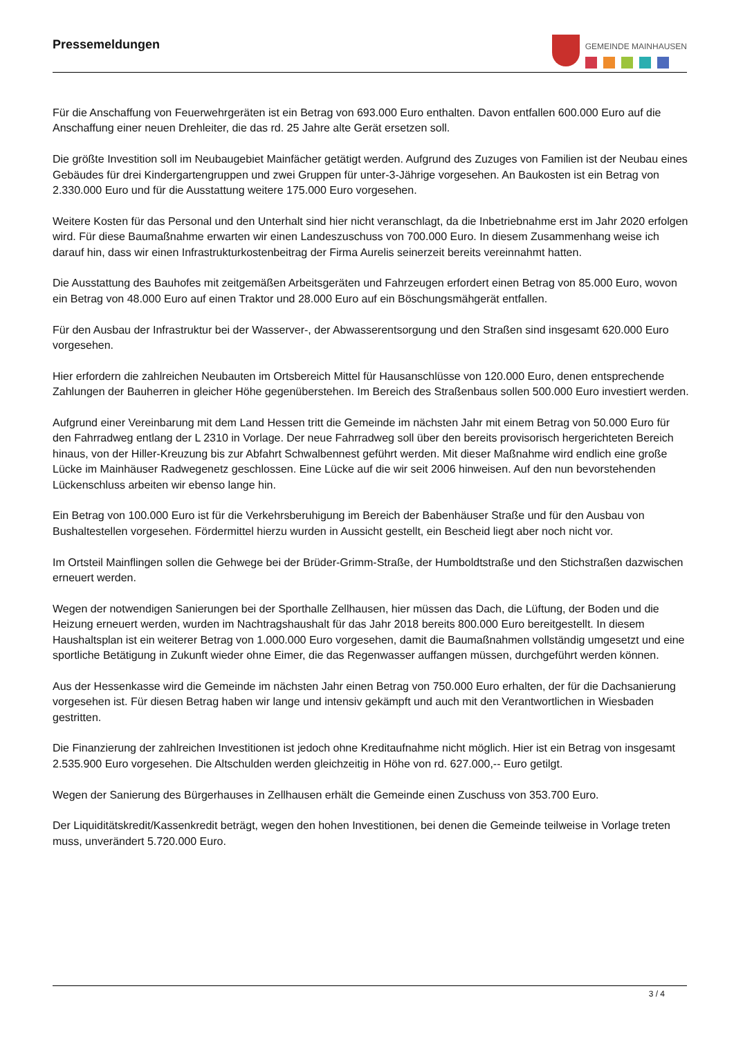Pressemeldungen
GEMEINDE MAINHAUSEN
Für die Anschaffung von Feuerwehrgeräten ist ein Betrag von 693.000 Euro enthalten. Davon entfallen 600.000 Euro auf die Anschaffung einer neuen Drehleiter, die das rd. 25 Jahre alte Gerät ersetzen soll.
Die größte Investition soll im Neubaugebiet Mainfächer getätigt werden. Aufgrund des Zuzuges von Familien ist der Neubau eines Gebäudes für drei Kindergartengruppen und zwei Gruppen für unter-3-Jährige vorgesehen. An Baukosten ist ein Betrag von 2.330.000 Euro und für die Ausstattung weitere 175.000 Euro vorgesehen.
Weitere Kosten für das Personal und den Unterhalt sind hier nicht veranschlagt, da die Inbetriebnahme erst im Jahr 2020 erfolgen wird. Für diese Baumaßnahme erwarten wir einen Landeszuschuss von 700.000 Euro. In diesem Zusammenhang weise ich darauf hin, dass wir einen Infrastrukturkostenbeitrag der Firma Aurelis seinerzeit bereits vereinnahmt hatten.
Die Ausstattung des Bauhofes mit zeitgemäßen Arbeitsgeräten und Fahrzeugen erfordert einen Betrag von 85.000 Euro, wovon ein Betrag von 48.000 Euro auf einen Traktor und 28.000 Euro auf ein Böschungsmähgerät entfallen.
Für den Ausbau der Infrastruktur bei der Wasserver-, der Abwasserentsorgung und den Straßen sind insgesamt 620.000 Euro vorgesehen.
Hier erfordern die zahlreichen Neubauten im Ortsbereich Mittel für Hausanschlüsse von 120.000 Euro, denen entsprechende Zahlungen der Bauherren in gleicher Höhe gegenüberstehen. Im Bereich des Straßenbaus sollen 500.000 Euro investiert werden.
Aufgrund einer Vereinbarung mit dem Land Hessen tritt die Gemeinde im nächsten Jahr mit einem Betrag von 50.000 Euro für den Fahrradweg entlang der L 2310 in Vorlage. Der neue Fahrradweg soll über den bereits provisorisch hergerichteten Bereich hinaus, von der Hiller-Kreuzung bis zur Abfahrt Schwalbennest geführt werden. Mit dieser Maßnahme wird endlich eine große Lücke im Mainhäuser Radwegenetz geschlossen. Eine Lücke auf die wir seit 2006 hinweisen. Auf den nun bevorstehenden Lückenschluss arbeiten wir ebenso lange hin.
Ein Betrag von 100.000 Euro ist für die Verkehrsberuhigung im Bereich der Babenhäuser Straße und für den Ausbau von Bushaltestellen vorgesehen. Fördermittel hierzu wurden in Aussicht gestellt, ein Bescheid liegt aber noch nicht vor.
Im Ortsteil Mainflingen sollen die Gehwege bei der Brüder-Grimm-Straße, der Humboldtstraße und den Stichstraßen dazwischen erneuert werden.
Wegen der notwendigen Sanierungen bei der Sporthalle Zellhausen, hier müssen das Dach, die Lüftung, der Boden und die Heizung erneuert werden, wurden im Nachtragshaushalt für das Jahr 2018 bereits 800.000 Euro bereitgestellt. In diesem Haushaltsplan ist ein weiterer Betrag von 1.000.000 Euro vorgesehen, damit die Baumaßnahmen vollständig umgesetzt und eine sportliche Betätigung in Zukunft wieder ohne Eimer, die das Regenwasser auffangen müssen, durchgeführt werden können.
Aus der Hessenkasse wird die Gemeinde im nächsten Jahr einen Betrag von 750.000 Euro erhalten, der für die Dachsanierung vorgesehen ist. Für diesen Betrag haben wir lange und intensiv gekämpft und auch mit den Verantwortlichen in Wiesbaden gestritten.
Die Finanzierung der zahlreichen Investitionen ist jedoch ohne Kreditaufnahme nicht möglich. Hier ist ein Betrag von insgesamt 2.535.900 Euro vorgesehen. Die Altschulden werden gleichzeitig in Höhe von rd. 627.000,-- Euro getilgt.
Wegen der Sanierung des Bürgerhauses in Zellhausen erhält die Gemeinde einen Zuschuss von 353.700 Euro.
Der Liquiditätskredit/Kassenkredit beträgt, wegen den hohen Investitionen, bei denen die Gemeinde teilweise in Vorlage treten muss, unverändert 5.720.000 Euro.
3 / 4